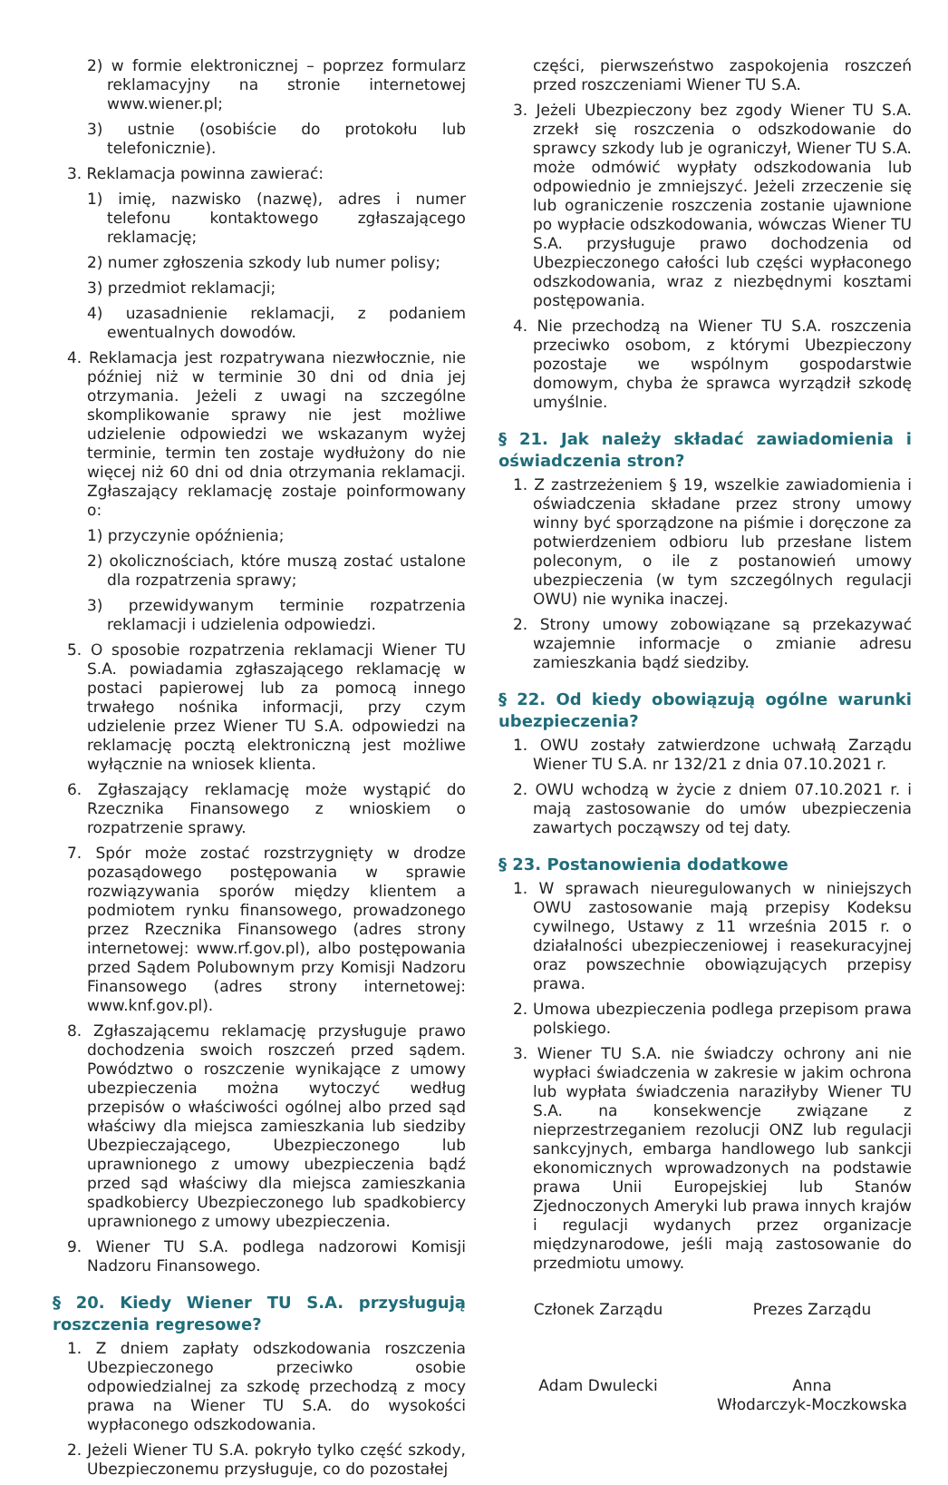2) w formie elektronicznej – poprzez formularz reklamacyjny na stronie internetowej www.wiener.pl;
3) ustnie (osobiście do protokołu lub telefonicznie).
3. Reklamacja powinna zawierać:
1) imię, nazwisko (nazwę), adres i numer telefonu kontaktowego zgłaszającego reklamację;
2) numer zgłoszenia szkody lub numer polisy;
3) przedmiot reklamacji;
4) uzasadnienie reklamacji, z podaniem ewentualnych dowodów.
4. Reklamacja jest rozpatrywana niezwłocznie, nie później niż w terminie 30 dni od dnia jej otrzymania. Jeżeli z uwagi na szczególne skomplikowanie sprawy nie jest możliwe udzielenie odpowiedzi we wskazanym wyżej terminie, termin ten zostaje wydłużony do nie więcej niż 60 dni od dnia otrzymania reklamacji. Zgłaszający reklamację zostaje poinformowany o:
1) przyczynie opóźnienia;
2) okolicznościach, które muszą zostać ustalone dla rozpatrzenia sprawy;
3) przewidywanym terminie rozpatrzenia reklamacji i udzielenia odpowiedzi.
5. O sposobie rozpatrzenia reklamacji Wiener TU S.A. powiadamia zgłaszającego reklamację w postaci papierowej lub za pomocą innego trwałego nośnika informacji, przy czym udzielenie przez Wiener TU S.A. odpowiedzi na reklamację pocztą elektroniczną jest możliwe wyłącznie na wniosek klienta.
6. Zgłaszający reklamację może wystąpić do Rzecznika Finansowego z wnioskiem o rozpatrzenie sprawy.
7. Spór może zostać rozstrzygnięty w drodze pozasądowego postępowania w sprawie rozwiązywania sporów między klientem a podmiotem rynku finansowego, prowadzonego przez Rzecznika Finansowego (adres strony internetowej: www.rf.gov.pl), albo postępowania przed Sądem Polubownym przy Komisji Nadzoru Finansowego (adres strony internetowej: www.knf.gov.pl).
8. Zgłaszającemu reklamację przysługuje prawo dochodzenia swoich roszczeń przed sądem. Powództwo o roszczenie wynikające z umowy ubezpieczenia można wytoczyć według przepisów o właściwości ogólnej albo przed sąd właściwy dla miejsca zamieszkania lub siedziby Ubezpieczającego, Ubezpieczonego lub uprawnionego z umowy ubezpieczenia bądź przed sąd właściwy dla miejsca zamieszkania spadkobiercy Ubezpieczonego lub spadkobiercy uprawnionego z umowy ubezpieczenia.
9. Wiener TU S.A. podlega nadzorowi Komisji Nadzoru Finansowego.
§ 20. Kiedy Wiener TU S.A. przysługują roszczenia regresowe?
1. Z dniem zapłaty odszkodowania roszczenia Ubezpieczonego przeciwko osobie odpowiedzialnej za szkodę przechodzą z mocy prawa na Wiener TU S.A. do wysokości wypłaconego odszkodowania.
2. Jeżeli Wiener TU S.A. pokryło tylko część szkody, Ubezpieczonemu przysługuje, co do pozostałej
części, pierwszeństwo zaspokojenia roszczeń przed roszczeniami Wiener TU S.A.
3. Jeżeli Ubezpieczony bez zgody Wiener TU S.A. zrzekł się roszczenia o odszkodowanie do sprawcy szkody lub je ograniczył, Wiener TU S.A. może odmówić wypłaty odszkodowania lub odpowiednio je zmniejszyć. Jeżeli zrzeczenie się lub ograniczenie roszczenia zostanie ujawnione po wypłacie odszkodowania, wówczas Wiener TU S.A. przysługuje prawo dochodzenia od Ubezpieczonego całości lub części wypłaconego odszkodowania, wraz z niezbędnymi kosztami postępowania.
4. Nie przechodzą na Wiener TU S.A. roszczenia przeciwko osobom, z którymi Ubezpieczony pozostaje we wspólnym gospodarstwie domowym, chyba że sprawca wyrządził szkodę umyślnie.
§ 21. Jak należy składać zawiadomienia i oświadczenia stron?
1. Z zastrzeżeniem § 19, wszelkie zawiadomienia i oświadczenia składane przez strony umowy winny być sporządzone na piśmie i doręczone za potwierdzeniem odbioru lub przesłane listem poleconym, o ile z postanowień umowy ubezpieczenia (w tym szczególnych regulacji OWU) nie wynika inaczej.
2. Strony umowy zobowiązane są przekazywać wzajemnie informacje o zmianie adresu zamieszkania bądź siedziby.
§ 22. Od kiedy obowiązują ogólne warunki ubezpieczenia?
1. OWU zostały zatwierdzone uchwałą Zarządu Wiener TU S.A. nr 132/21 z dnia 07.10.2021 r.
2. OWU wchodzą w życie z dniem 07.10.2021 r. i mają zastosowanie do umów ubezpieczenia zawartych począwszy od tej daty.
§ 23. Postanowienia dodatkowe
1. W sprawach nieuregulowanych w niniejszych OWU zastosowanie mają przepisy Kodeksu cywilnego, Ustawy z 11 września 2015 r. o działalności ubezpieczeniowej i reasekuracyjnej oraz powszechnie obowiązujących przepisy prawa.
2. Umowa ubezpieczenia podlega przepisom prawa polskiego.
3. Wiener TU S.A. nie świadczy ochrony ani nie wypłaci świadczenia w zakresie w jakim ochrona lub wypłata świadczenia naraziłyby Wiener TU S.A. na konsekwencje związane z nieprzestrzeganiem rezolucji ONZ lub regulacji sankcyjnych, embarga handlowego lub sankcji ekonomicznych wprowadzonych na podstawie prawa Unii Europejskiej lub Stanów Zjednoczonych Ameryki lub prawa innych krajów i regulacji wydanych przez organizacje międzynarodowe, jeśli mają zastosowanie do przedmiotu umowy.
Członek Zarządu
Adam Dwulecki
Prezes Zarządu
Anna
Włodarczyk-Moczkowska